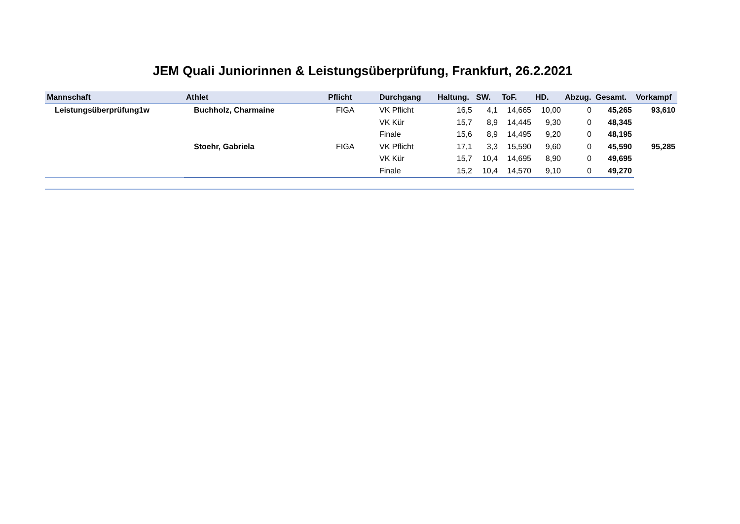JEM Quali Juniorinnen & Leistungsüberprüfung, Frankfurt, 26.2.2021
| Mannschaft | Athlet | Pflicht | Durchgang | Haltung. | SW. | ToF. | HD. | Abzug. | Gesamt. | Vorkampf |
| --- | --- | --- | --- | --- | --- | --- | --- | --- | --- | --- |
| Leistungsüberprüfung1w | Buchholz, Charmaine | FIGA | VK Pflicht | 16,5 | 4,1 | 14,665 | 10,00 | 0 | 45,265 | 93,610 |
| | | | VK Kür | 15,7 | 8,9 | 14,445 | 9,30 | 0 | 48,345 | |
| | | | Finale | 15,6 | 8,9 | 14,495 | 9,20 | 0 | 48,195 | |
| | Stoehr, Gabriela | FIGA | VK Pflicht | 17,1 | 3,3 | 15,590 | 9,60 | 0 | 45,590 | 95,285 |
| | | | VK Kür | 15,7 | 10,4 | 14,695 | 8,90 | 0 | 49,695 | |
| | | | Finale | 15,2 | 10,4 | 14,570 | 9,10 | 0 | 49,270 | |